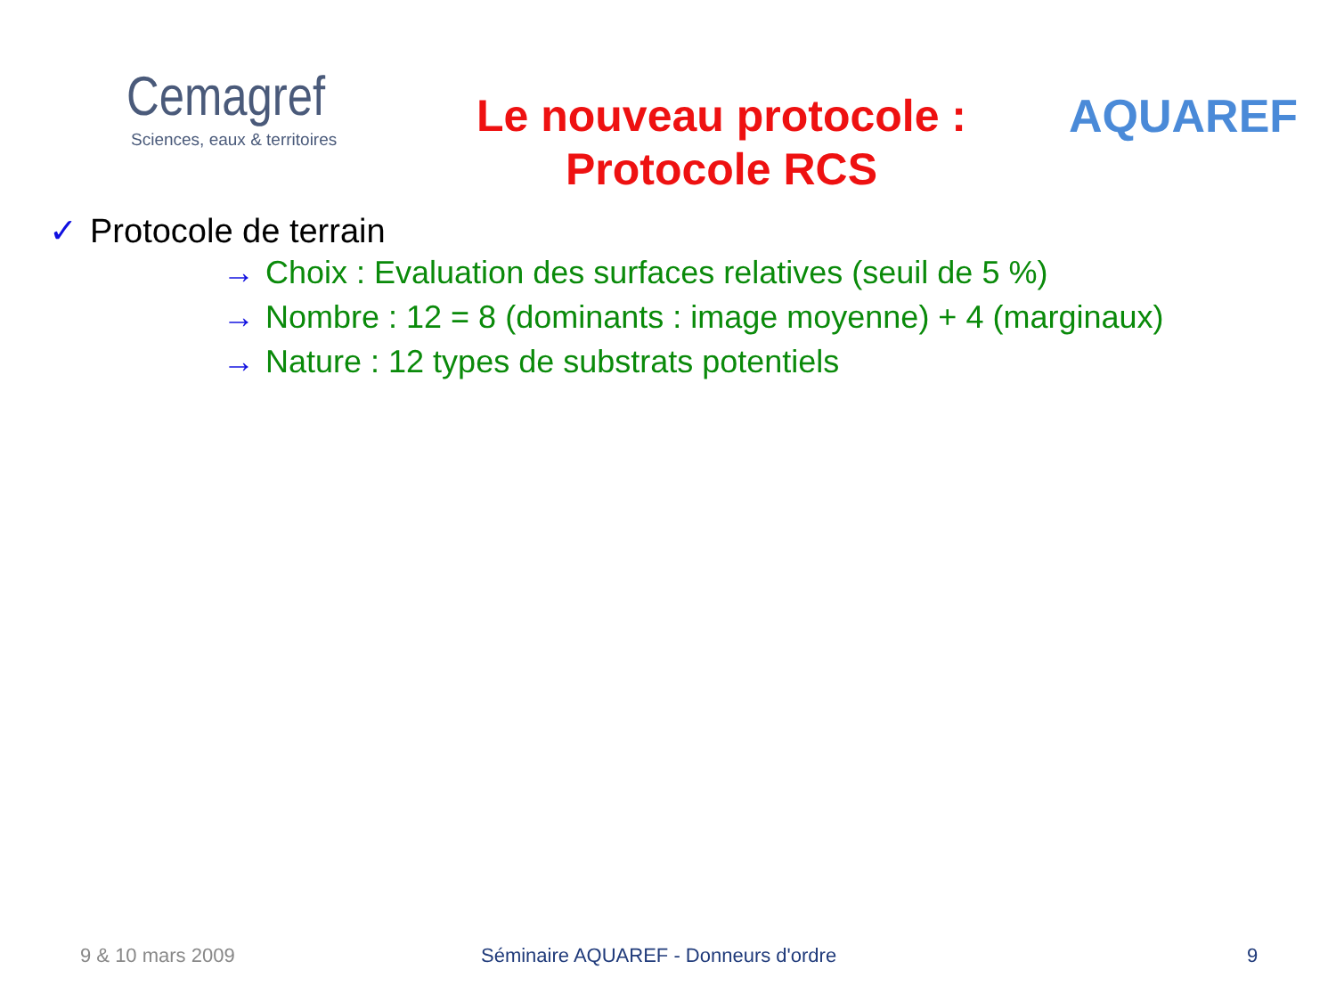Cemagref
Sciences, eaux & territoires
Le nouveau protocole :
Protocole RCS
AQUAREF
✓ Protocole de terrain
→ Choix : Evaluation des surfaces relatives (seuil de 5 %)
→ Nombre : 12 = 8 (dominants : image moyenne) + 4 (marginaux)
→ Nature : 12 types de substrats potentiels
9 & 10 mars 2009 Séminaire AQUAREF - Donneurs d'ordre
9